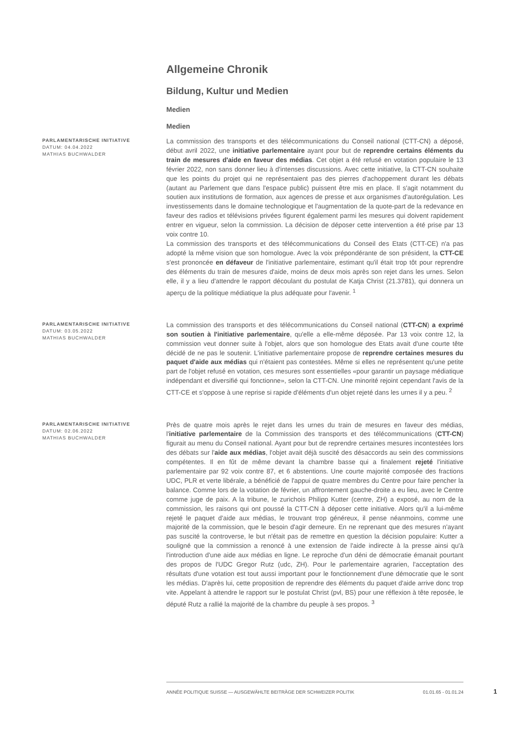Allgemeine Chronik
Bildung, Kultur und Medien
Medien
Medien
PARLAMENTARISCHE INITIATIVE
DATUM: 04.04.2022
MATHIAS BUCHWALDER
La commission des transports et des télécommunications du Conseil national (CTT-CN) a déposé, début avril 2022, une initiative parlementaire ayant pour but de reprendre certains éléments du train de mesures d'aide en faveur des médias. Cet objet a été refusé en votation populaire le 13 février 2022, non sans donner lieu à d'intenses discussions. Avec cette initiative, la CTT-CN souhaite que les points du projet qui ne représentaient pas des pierres d'achoppement durant les débats (autant au Parlement que dans l'espace public) puissent être mis en place. Il s'agit notamment du soutien aux institutions de formation, aux agences de presse et aux organismes d'autorégulation. Les investissements dans le domaine technologique et l'augmentation de la quote-part de la redevance en faveur des radios et télévisions privées figurent également parmi les mesures qui doivent rapidement entrer en vigueur, selon la commission. La décision de déposer cette intervention a été prise par 13 voix contre 10.
La commission des transports et des télécommunications du Conseil des Etats (CTT-CE) n'a pas adopté la même vision que son homologue. Avec la voix prépondérante de son président, la CTT-CE s'est prononcée en défaveur de l'initiative parlementaire, estimant qu'il était trop tôt pour reprendre des éléments du train de mesures d'aide, moins de deux mois après son rejet dans les urnes. Selon elle, il y a lieu d'attendre le rapport découlant du postulat de Katja Christ (21.3781), qui donnera un aperçu de la politique médiatique la plus adéquate pour l'avenir. <sup>1</sup>
PARLAMENTARISCHE INITIATIVE
DATUM: 03.05.2022
MATHIAS BUCHWALDER
La commission des transports et des télécommunications du Conseil national (CTT-CN) a exprimé son soutien à l'initiative parlementaire, qu'elle a elle-même déposée. Par 13 voix contre 12, la commission veut donner suite à l'objet, alors que son homologue des Etats avait d'une courte tête décidé de ne pas le soutenir. L'initiative parlementaire propose de reprendre certaines mesures du paquet d'aide aux médias qui n'étaient pas contestées. Même si elles ne représentent qu'une petite part de l'objet refusé en votation, ces mesures sont essentielles «pour garantir un paysage médiatique indépendant et diversifié qui fonctionne», selon la CTT-CN. Une minorité rejoint cependant l'avis de la CTT-CE et s'oppose à une reprise si rapide d'éléments d'un objet rejeté dans les urnes il y a peu. <sup>2</sup>
PARLAMENTARISCHE INITIATIVE
DATUM: 02.06.2022
MATHIAS BUCHWALDER
Près de quatre mois après le rejet dans les urnes du train de mesures en faveur des médias, l'initiative parlementaire de la Commission des transports et des télécommunications (CTT-CN) figurait au menu du Conseil national. Ayant pour but de reprendre certaines mesures incontestées lors des débats sur l'aide aux médias, l'objet avait déjà suscité des désaccords au sein des commissions compétentes. Il en fût de même devant la chambre basse qui a finalement rejeté l'initiative parlementaire par 92 voix contre 87, et 6 abstentions. Une courte majorité composée des fractions UDC, PLR et verte libérale, a bénéficié de l'appui de quatre membres du Centre pour faire pencher la balance. Comme lors de la votation de février, un affrontement gauche-droite a eu lieu, avec le Centre comme juge de paix. A la tribune, le zurichois Philipp Kutter (centre, ZH) a exposé, au nom de la commission, les raisons qui ont poussé la CTT-CN à déposer cette initiative. Alors qu'il a lui-même rejeté le paquet d'aide aux médias, le trouvant trop généreux, il pense néanmoins, comme une majorité de la commission, que le besoin d'agir demeure. En ne reprenant que des mesures n'ayant pas suscité la controverse, le but n'était pas de remettre en question la décision populaire: Kutter a souligné que la commission a renoncé à une extension de l'aide indirecte à la presse ainsi qu'à l'introduction d'une aide aux médias en ligne. Le reproche d'un déni de démocratie émanait pourtant des propos de l'UDC Gregor Rutz (udc, ZH). Pour le parlementaire agrarien, l'acceptation des résultats d'une votation est tout aussi important pour le fonctionnement d'une démocratie que le sont les médias. D'après lui, cette proposition de reprendre des éléments du paquet d'aide arrive donc trop vite. Appelant à attendre le rapport sur le postulat Christ (pvl, BS) pour une réflexion à tête reposée, le député Rutz a rallié la majorité de la chambre du peuple à ses propos. <sup>3</sup>
ANNÉE POLITIQUE SUISSE — AUSGEWÄHLTE BEITRÄGE DER SCHWEIZER POLITIK 01.01.65 - 01.01.24
1